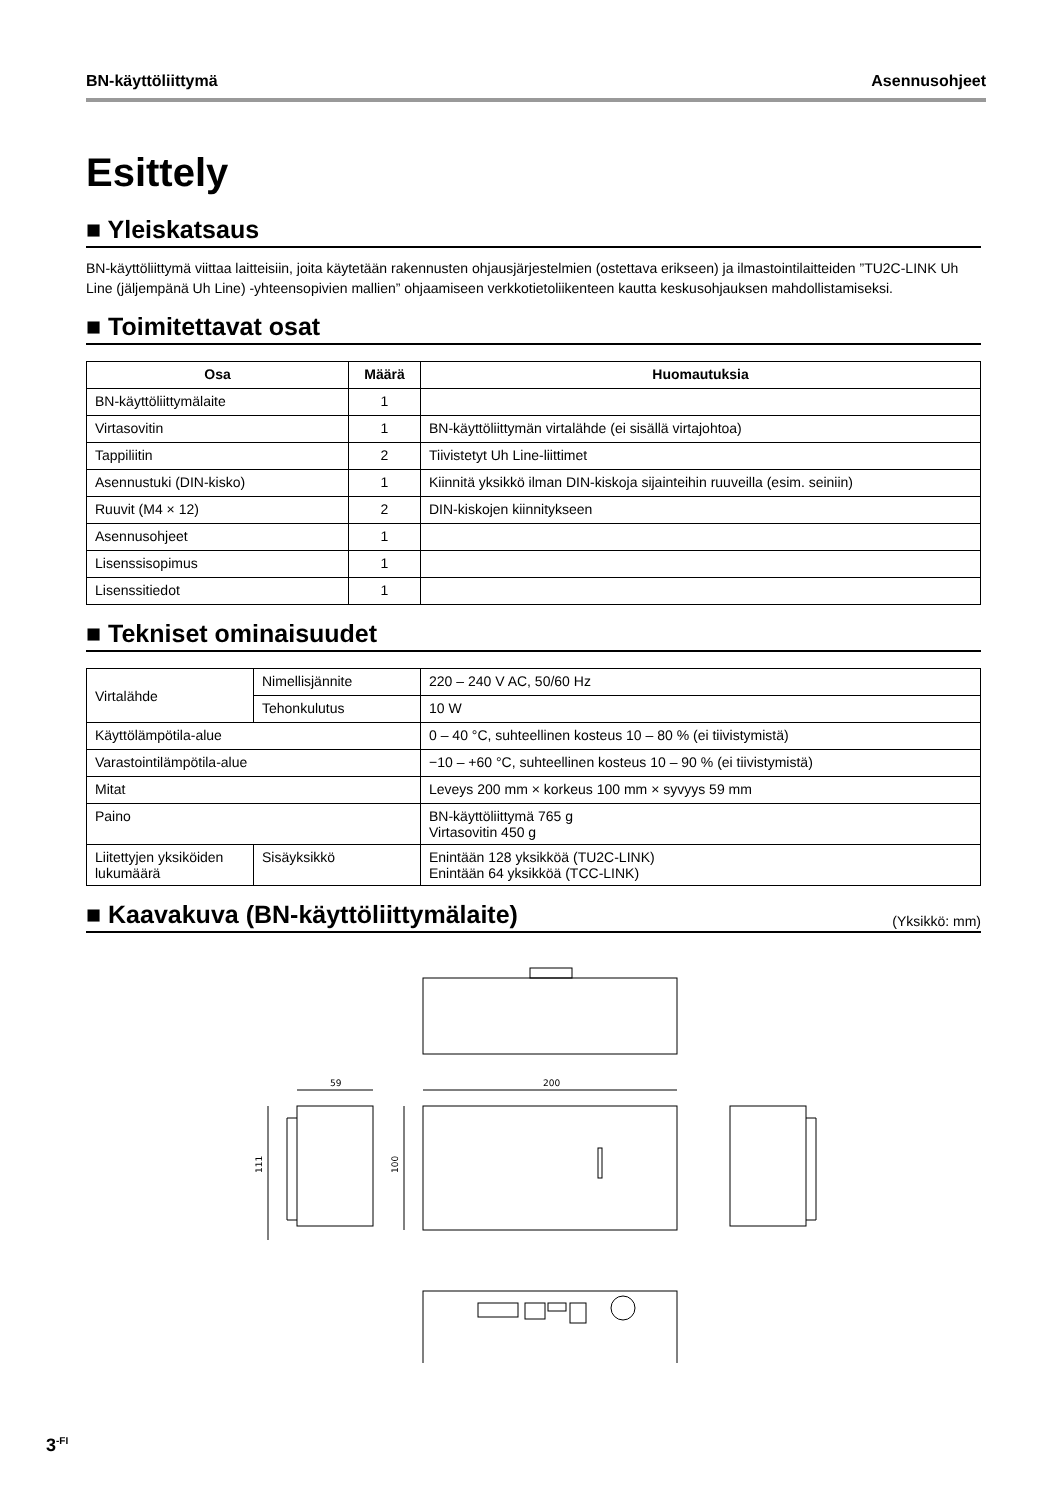BN-käyttöliittymä Asennusohjeet
Esittely
■ Yleiskatsaus
BN-käyttöliittymä viittaa laitteisiin, joita käytetään rakennusten ohjausjärjestelmien (ostettava erikseen) ja ilmastointilaitteiden ”TU2C-LINK Uh Line (jäljempänä Uh Line) -yhteensopivien mallien” ohjaamiseen verkkotietoliikenteen kautta keskusohjauksen mahdollistamiseksi.
■ Toimitettavat osat
| Osa | Määrä | Huomautuksia |
| --- | --- | --- |
| BN-käyttöliittymälaite | 1 | |
| Virtasovitin | 1 | BN-käyttöliittymän virtalähde (ei sisällä virtajohtoa) |
| Tappiliitin | 2 | Tiivistetyt Uh Line-liittimet |
| Asennustuki (DIN-kisko) | 1 | Kiinnitä yksikkö ilman DIN-kiskoja sijainteihin ruuveilla (esim. seiniin) |
| Ruuvit (M4 × 12) | 2 | DIN-kiskojen kiinnitykseen |
| Asennusohjeet | 1 | |
| Lisenssisopimus | 1 | |
| Lisenssitiedot | 1 | |
■ Tekniset ominaisuudet
| Virtalähde | Nimellisjännite | 220 – 240 V AC, 50/60 Hz |
| | Tehonkulutus | 10 W |
| Käyttölämpötila-alue | | 0 – 40 °C, suhteellinen kosteus 10 – 80 % (ei tiivistymistä) |
| Varastointilämpötila-alue | | −10 – +60 °C, suhteellinen kosteus 10 – 90 % (ei tiivistymistä) |
| Mitat | | Leveys 200 mm × korkeus 100 mm × syvyys 59 mm |
| Paino | | BN-käyttöliittymä 765 g Virtasovitin 450 g |
| Liitettyjen yksiköiden lukumäärä | Sisäyksikkö | Enintään 128 yksikköä (TU2C-LINK) Enintään 64 yksikköä (TCC-LINK) |
■ Kaavakuva (BN-käyttöliittymälaite) (Yksikkö: mm)
59
200
111
100
3<sup>-FI</sup>